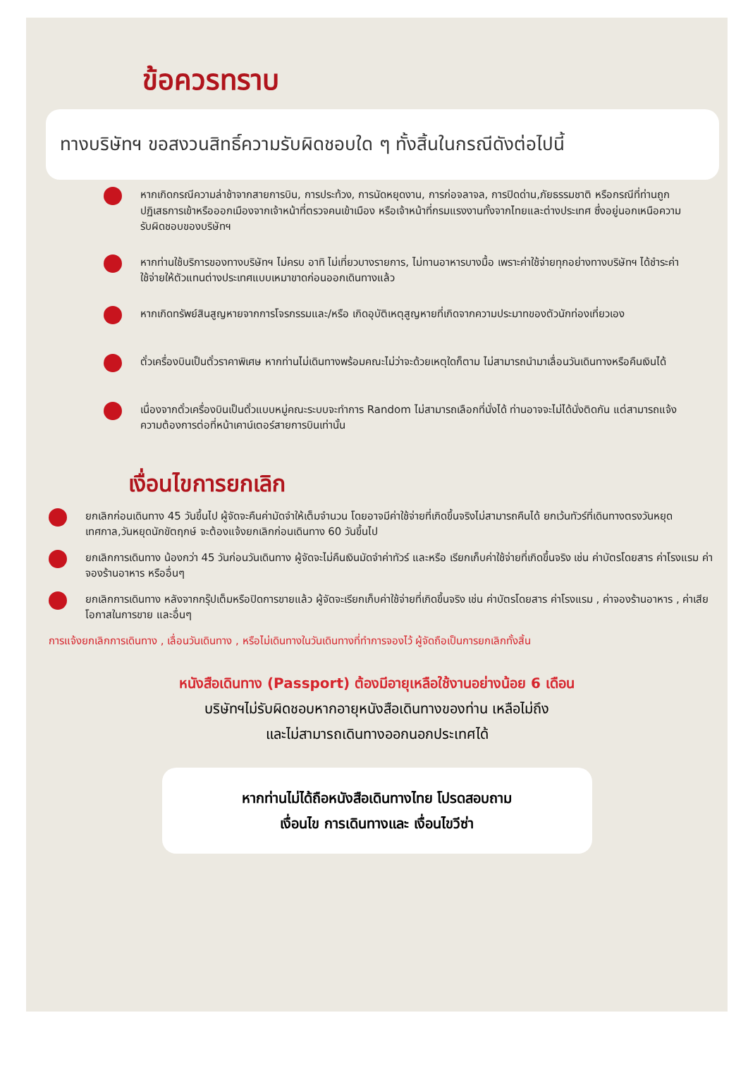ข้อควรทราบ
ทางบริษัทฯ ขอสงวนสิทธิ์ความรับผิดชอบใด ๆ ทั้งสิ้นในกรณีดังต่อไปนี้
หากเกิดกรณีความล่าช้าจากสายการบิน, การประท้วง, การนัดหยุดงาน, การก่อจลาจล, การปิดด่าน,ภัยธรรมชาติ หรือกรณีที่ท่านถูกปฏิเสธการเข้าหรือออกเมืองจากเจ้าหน้าที่ตรวจคนเข้าเมือง หรือเจ้าหน้าที่กรมแรงงานทั้งจากไทยและต่างประเทศ ซึ่งอยู่นอกเหนือความรับผิดชอบของบริษัทฯ
หากท่านใช้บริการของทางบริษัทฯ ไม่ครบ อาทิ ไม่เที่ยวบางรายการ, ไม่ทานอาหารบางมื้อ เพราะค่าใช้จ่ายทุกอย่างทางบริษัทฯ ได้ชำระค่าใช้จ่ายให้ตัวแทนต่างประเทศแบบเหมาขาดก่อนออกเดินทางแล้ว
หากเกิดทรัพย์สินสูญหายจากการโจรกรรมและ/หรือ เกิดอุบัติเหตุสูญหายที่เกิดจากความประมาทของตัวนักท่องเที่ยวเอง
ตั๋วเครื่องบินเป็นตั๋วราคาพิเศษ หากท่านไม่เดินทางพร้อมคณะไม่ว่าจะด้วยเหตุใดก็ตาม ไม่สามารถนำมาเลื่อนวันเดินทางหรือคืนเงินได้
เนื่องจากตั๋วเครื่องบินเป็นตั๋วแบบหมู่คณะระบบจะทำการ Random ไม่สามารถเลือกที่นั่งได้ ท่านอาจจะไม่ได้นั่งติดกัน แต่สามารถแจ้งความต้องการต่อที่หน้าเคาน์เตอร์สายการบินเท่านั้น
เงื่อนไขการยกเลิก
ยกเลิกก่อนเดินทาง 45 วันขึ้นไป ผู้จัดจะคืนค่ามัดจำให้เต็มจำนวน โดยอาจมีค่าใช้จ่ายที่เกิดขึ้นจริงไม่สามารถคืนได้ ยกเว้นทัวร์ที่เดินทางตรงวันหยุดเทศกาล,วันหยุดนักขัตฤกษ์ จะต้องแจ้งยกเลิกก่อนเดินทาง 60 วันขึ้นไป
ยกเลิกการเดินทาง น้องกว่า 45 วันก่อนวันเดินทาง ผู้จัดจะไม่คืนเงินมัดจำค่าทัวร์ และหรือ เรียกเก็บค่าใช้จ่ายที่เกิดขึ้นจริง เช่น ค่าบัตรโดยสาร ค่าโรงแรม ค่าจองร้านอาหาร หรืออื่นๆ
ยกเลิกการเดินทาง หลังจากกรุ๊ปเต็มหรือปิดการขายแล้ว ผู้จัดจะเรียกเก็บค่าใช้จ่ายที่เกิดขึ้นจริง เช่น ค่าบัตรโดยสาร ค่าโรงแรม , ค่าจองร้านอาหาร , ค่าเสียโอกาสในการขาย และอื่นๆ
การแจ้งยกเลิกการเดินทาง , เลื่อนวันเดินทาง , หรือไม่เดินทางในวันเดินทางที่ทำการจองไว้ ผู้จัดถือเป็นการยกเลิกทั้งสิ้น
หนังสือเดินทาง (Passport) ต้องมีอายุเหลือใช้งานอย่างน้อย 6 เดือน
บริษัทฯไม่รับผิดชอบหากอายุหนังสือเดินทางของท่าน เหลือไม่ถึง
และไม่สามารถเดินทางออกนอกประเทศได้
หากท่านไม่ได้ถือหนังสือเดินทางไทย โปรดสอบถาม
เงื่อนไข การเดินทางและ เงื่อนไขวีซ่า